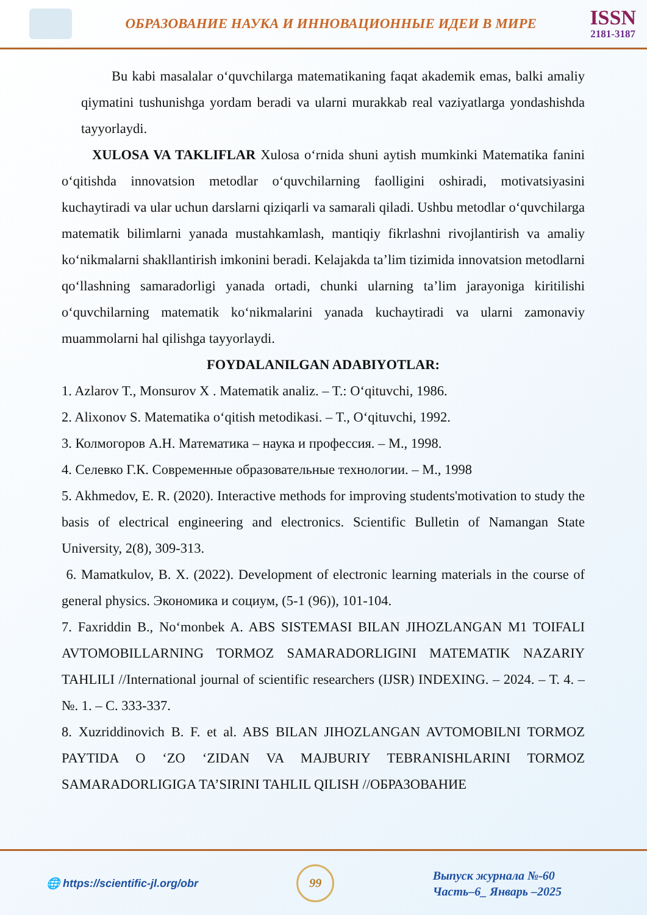ОБРАЗОВАНИЕ НАУКА И ИННОВАЦИОННЫЕ ИДЕИ В МИРЕ
ISSN
2181-3187
Bu kabi masalalar o‘quvchilarga matematikaning faqat akademik emas, balki amaliy qiymatini tushunishga yordam beradi va ularni murakkab real vaziyatlarga yondashishda tayyorlaydi.
XULOSA VA TAKLIFLAR Xulosa o‘rnida shuni aytish mumkinki Matematika fanini o‘qitishda innovatsion metodlar o‘quvchilarning faolligini oshiradi, motivatsiyasini kuchaytiradi va ular uchun darslarni qiziqarli va samarali qiladi. Ushbu metodlar o‘quvchilarga matematik bilimlarni yanada mustahkamlash, mantiqiy fikrlashni rivojlantirish va amaliy ko‘nikmalarni shakllantirish imkonini beradi. Kelajakda ta’lim tizimida innovatsion metodlarni qo‘llashning samaradorligi yanada ortadi, chunki ularning ta’lim jarayoniga kiritilishi o‘quvchilarning matematik ko‘nikmalarini yanada kuchaytiradi va ularni zamonaviy muammolarni hal qilishga tayyorlaydi.
FOYDALANILGAN ADABIYOTLAR:
1. Azlarov T., Monsurov X . Matematik analiz. – T.: O‘qituvchi, 1986.
2. Alixonov S. Matematika o‘qitish metodikasi. – T., O‘qituvchi, 1992.
3. Колмогоров А.Н. Математика – наука и профессия. – М., 1998.
4. Селевко Г.К. Современные образовательные технологии. – М., 1998
5. Akhmedov, E. R. (2020). Interactive methods for improving students'motivation to study the basis of electrical engineering and electronics. Scientific Bulletin of Namangan State University, 2(8), 309-313.
6. Mamatkulov, B. X. (2022). Development of electronic learning materials in the course of general physics. Экономика и социум, (5-1 (96)), 101-104.
7. Faxriddin B., No‘monbek A. ABS SISTEMASI BILAN JIHOZLANGAN M1 TOIFALI AVTOMOBILLARNING TORMOZ SAMARADORLIGINI MATEMATIK NAZARIY TAHLILI //International journal of scientific researchers (IJSR) INDEXING. – 2024. – Т. 4. – №. 1. – С. 333-337.
8. Xuzriddinovich B. F. et al. ABS BILAN JIHOZLANGAN AVTOMOBILNI TORMOZ PAYTIDA O ‘ZO ‘ZIDAN VA MAJBURIY TEBRANISHLARINI TORMOZ SAMARADORLIGIGA TA’SIRINI TAHLIL QILISH //ОБРАЗОВАНИЕ
🌐 https://scientific-jl.org/obr
99
Выпуск журнала №-60
Часть–6_ Январь –2025